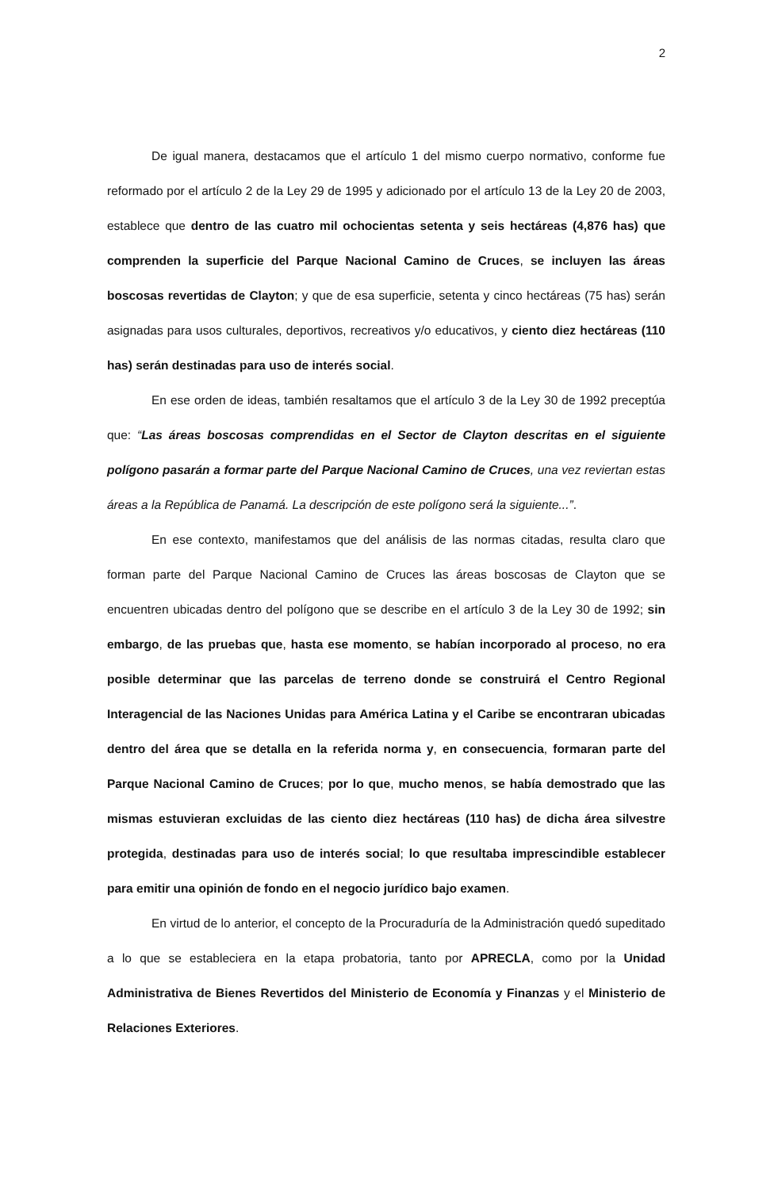2
De igual manera, destacamos que el artículo 1 del mismo cuerpo normativo, conforme fue reformado por el artículo 2 de la Ley 29 de 1995 y adicionado por el artículo 13 de la Ley 20 de 2003, establece que dentro de las cuatro mil ochocientas setenta y seis hectáreas (4,876 has) que comprenden la superficie del Parque Nacional Camino de Cruces, se incluyen las áreas boscosas revertidas de Clayton; y que de esa superficie, setenta y cinco hectáreas (75 has) serán asignadas para usos culturales, deportivos, recreativos y/o educativos, y ciento diez hectáreas (110 has) serán destinadas para uso de interés social.
En ese orden de ideas, también resaltamos que el artículo 3 de la Ley 30 de 1992 preceptúa que: “Las áreas boscosas comprendidas en el Sector de Clayton descritas en el siguiente polígono pasarán a formar parte del Parque Nacional Camino de Cruces, una vez reviertan estas áreas a la República de Panamá. La descripción de este polígono será la siguiente...”.
En ese contexto, manifestamos que del análisis de las normas citadas, resulta claro que forman parte del Parque Nacional Camino de Cruces las áreas boscosas de Clayton que se encuentren ubicadas dentro del polígono que se describe en el artículo 3 de la Ley 30 de 1992; sin embargo, de las pruebas que, hasta ese momento, se habían incorporado al proceso, no era posible determinar que las parcelas de terreno donde se construirá el Centro Regional Interagencial de las Naciones Unidas para América Latina y el Caribe se encontraran ubicadas dentro del área que se detalla en la referida norma y, en consecuencia, formaran parte del Parque Nacional Camino de Cruces; por lo que, mucho menos, se había demostrado que las mismas estuvieran excluidas de las ciento diez hectáreas (110 has) de dicha área silvestre protegida, destinadas para uso de interés social; lo que resultaba imprescindible establecer para emitir una opinión de fondo en el negocio jurídico bajo examen.
En virtud de lo anterior, el concepto de la Procuraduría de la Administración quedó supeditado a lo que se estableciera en la etapa probatoria, tanto por APRECLA, como por la Unidad Administrativa de Bienes Revertidos del Ministerio de Economía y Finanzas y el Ministerio de Relaciones Exteriores.